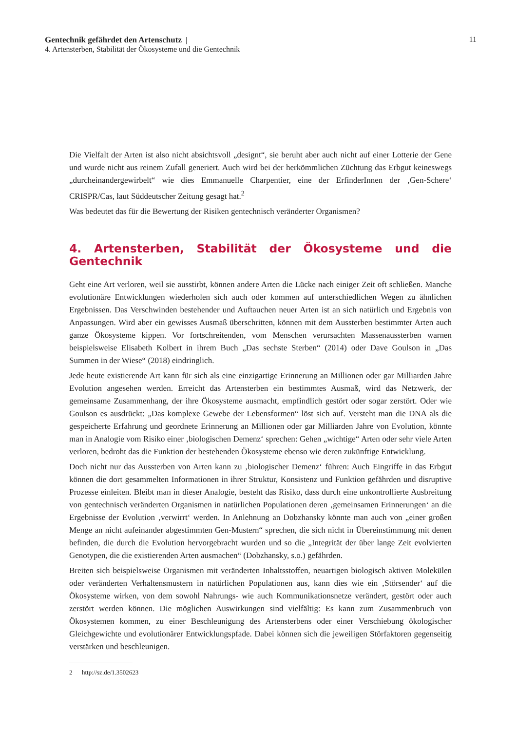11 Gentechnik gefährdet den Artenschutz |
4. Artensterben, Stabilität der Ökosysteme und die Gentechnik
Die Vielfalt der Arten ist also nicht absichtsvoll „designt“, sie beruht aber auch nicht auf einer Lotterie der Gene und wurde nicht aus reinem Zufall generiert. Auch wird bei der herkömmlichen Züchtung das Erbgut keineswegs „durcheinandergewirbelt“ wie dies Emmanuelle Charpentier, eine der ErfinderInnen der ‚Gen-Schere‘ CRISPR/Cas, laut Süddeutscher Zeitung gesagt hat.<sup>2</sup>
Was bedeutet das für die Bewertung der Risiken gentechnisch veränderter Organismen?
4. Artensterben, Stabilität der Ökosysteme und die Gentechnik
Geht eine Art verloren, weil sie ausstirbt, können andere Arten die Lücke nach einiger Zeit oft schließen. Manche evolutionäre Entwicklungen wiederholen sich auch oder kommen auf unterschiedlichen Wegen zu ähnlichen Ergebnissen. Das Verschwinden bestehender und Auftauchen neuer Arten ist an sich natürlich und Ergebnis von Anpassungen. Wird aber ein gewisses Ausmaß überschritten, können mit dem Aussterben bestimmter Arten auch ganze Ökosysteme kippen. Vor fortschreitenden, vom Menschen verursachten Massenaussterben warnen beispielsweise Elisabeth Kolbert in ihrem Buch „Das sechste Sterben“ (2014) oder Dave Goulson in „Das Summen in der Wiese“ (2018) eindringlich.
Jede heute existierende Art kann für sich als eine einzigartige Erinnerung an Millionen oder gar Milliarden Jahre Evolution angesehen werden. Erreicht das Artensterben ein bestimmtes Ausmaß, wird das Netzwerk, der gemeinsame Zusammenhang, der ihre Ökosysteme ausmacht, empfindlich gestört oder sogar zerstört. Oder wie Goulson es ausdrückt: „Das komplexe Gewebe der Lebensformen“ löst sich auf. Versteht man die DNA als die gespeicherte Erfahrung und geordnete Erinnerung an Millionen oder gar Milliarden Jahre von Evolution, könnte man in Analogie vom Risiko einer ‚biologischen Demenz‘ sprechen: Gehen „wichtige“ Arten oder sehr viele Arten verloren, bedroht das die Funktion der bestehenden Ökosysteme ebenso wie deren zukünftige Entwicklung.
Doch nicht nur das Aussterben von Arten kann zu ‚biologischer Demenz‘ führen: Auch Eingriffe in das Erbgut können die dort gesammelten Informationen in ihrer Struktur, Konsistenz und Funktion gefährden und disruptive Prozesse einleiten. Bleibt man in dieser Analogie, besteht das Risiko, dass durch eine unkontrollierte Ausbreitung von gentechnisch veränderten Organismen in natürlichen Populationen deren ‚gemeinsamen Erinnerungen‘ an die Ergebnisse der Evolution ‚verwirrt‘ werden. In Anlehnung an Dobzhansky könnte man auch von „einer großen Menge an nicht aufeinander abgestimmten Gen-Mustern“ sprechen, die sich nicht in Übereinstimmung mit denen befinden, die durch die Evolution hervorgebracht wurden und so die „Integrität der über lange Zeit evolvierten Genotypen, die die existierenden Arten ausmachen“ (Dobzhansky, s.o.) gefährden.
Breiten sich beispielsweise Organismen mit veränderten Inhaltsstoffen, neuartigen biologisch aktiven Molekülen oder veränderten Verhaltensmustern in natürlichen Populationen aus, kann dies wie ein ‚Störsender‘ auf die Ökosysteme wirken, von dem sowohl Nahrungs- wie auch Kommunikationsnetze verändert, gestört oder auch zerstört werden können. Die möglichen Auswirkungen sind vielfältig: Es kann zum Zusammenbruch von Ökosystemen kommen, zu einer Beschleunigung des Artensterbens oder einer Verschiebung ökologischer Gleichgewichte und evolutionärer Entwicklungspfade. Dabei können sich die jeweiligen Störfaktoren gegenseitig verstärken und beschleunigen.
2 http://sz.de/1.3502623